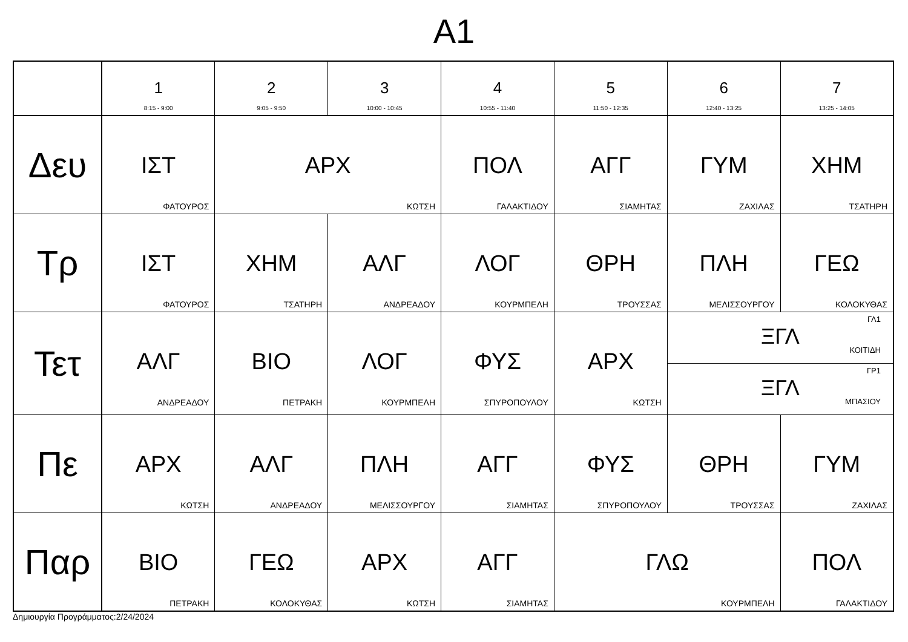A1
| | 1 8:15 - 9:00 | 2 9:05 - 9:50 | 3 10:00 - 10:45 | 4 10:55 - 11:40 | 5 11:50 - 12:35 | 6 12:40 - 13:25 | 7 13:25 - 14:05 |
| --- | --- | --- | --- | --- | --- | --- | --- |
| Δευ | ΙΣΤ ΦΑΤΟΥΡΟΣ | ΑΡΧ ΚΩΤΣΗ | | ΠΟΛ ΓΑΛΑΚΤΙΔΟΥ | ΑΓΓ ΣΙΑΜΗΤΑΣ | ΓΥΜ ΖΑΧΙΛΑΣ | ΧΗΜ ΤΣΑΤΗΡΗ |
| Τρ | ΙΣΤ ΦΑΤΟΥΡΟΣ | ΧΗΜ ΤΣΑΤΗΡΗ | ΑΛΓ ΑΝΔΡΕΑΔΟΥ | ΛΟΓ ΚΟΥΡΜΠΕΛΗ | ΘΡΗ ΤΡΟΥΣΣΑΣ | ΠΛΗ ΜΕΛΙΣΣΟΥΡΓΟΥ | ΓΕΩ ΚΟΛΟΚΥΘΑΣ |
| Τετ | ΑΛΓ ΑΝΔΡΕΑΔΟΥ | ΒΙΟ ΠΕΤΡΑΚΗ | ΛΟΓ ΚΟΥΡΜΠΕΛΗ | ΦΥΣ ΣΠΥΡΟΠΟΥΛΟΥ | ΑΡΧ ΚΩΤΣΗ | ΓΛ1 ΞΓΛ ΚΟΙΤΙΔΗ ΓΡ1 ΞΓΛ ΜΠΑΣΙΟΥ | |
| Πε | ΑΡΧ ΚΩΤΣΗ | ΑΛΓ ΑΝΔΡΕΑΔΟΥ | ΠΛΗ ΜΕΛΙΣΣΟΥΡΓΟΥ | ΑΓΓ ΣΙΑΜΗΤΑΣ | ΦΥΣ ΣΠΥΡΟΠΟΥΛΟΥ | ΘΡΗ ΤΡΟΥΣΣΑΣ | ΓΥΜ ΖΑΧΙΛΑΣ |
| Παρ | ΒΙΟ ΠΕΤΡΑΚΗ | ΓΕΩ ΚΟΛΟΚΥΘΑΣ | ΑΡΧ ΚΩΤΣΗ | ΑΓΓ ΣΙΑΜΗΤΑΣ | ΓΛΩ ΚΟΥΡΜΠΕΛΗ | | ΠΟΛ ΓΑΛΑΚΤΙΔΟΥ |
Δημιουργία Προγράμματος:2/24/2024